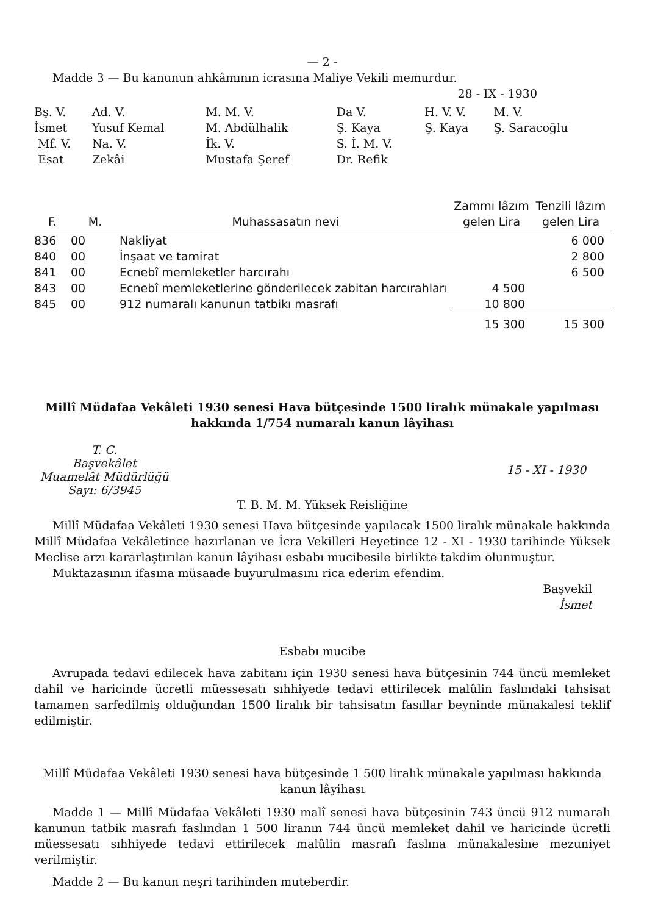— 2 -
Madde 3 — Bu kanunun ahkâmının icrasına Maliye Vekili memurdur.
28 - IX - 1930
| Bş. V. İsmet Mf. V. Esat | Ad. V. Yusuf Kemal Na. V. Zekâi | M. M. V. M. Abdülhalik İk. V. Mustafa Şeref | Da V. Ş. Kaya S. İ. M. V. Dr. Refik | H. V. V. Ş. Kaya | M. V. Ş. Saracoğlu |
| F. | M. | Muhassasatın nevi | Zammı lâzım gelen Lira | Tenzili lâzım gelen Lira |
| --- | --- | --- | --- | --- |
| 836 | 00 | Nakliyat | | 6 000 |
| 840 | 00 | İnşaat ve tamirat | | 2 800 |
| 841 | 00 | Ecnebî memleketler harcırahı | | 6 500 |
| 843 | 00 | Ecnebî memleketlerine gönderilecek zabitan harcırahları | 4 500 | |
| 845 | 00 | 912 numaralı kanunun tatbikı masrafı | 10 800 | |
| | | | 15 300 | 15 300 |
Millî Müdafaa Vekâleti 1930 senesi Hava bütçesinde 1500 liralık münakale yapılması hakkında 1/754 numaralı kanun lâyihası
T. C.
Başvekâlet
Muamelât Müdürlüğü
Sayı: 6/3945
15 - XI - 1930
T. B. M. M. Yüksek Reisliğine
Millî Müdafaa Vekâleti 1930 senesi Hava bütçesinde yapılacak 1500 liralık münakale hakkında Millî Müdafaa Vekâletince hazırlanan ve İcra Vekilleri Heyetince 12 - XI - 1930 tarihinde Yüksek Meclise arzı kararlaştırılan kanun lâyihası esbabı mucibesile birlikte takdim olunmuştur.
Muktazasının ifasına müsaade buyurulmasını rica ederim efendim.
Başvekil
İsmet
Esbabı mucibe
Avrupada tedavi edilecek hava zabitanı için 1930 senesi hava bütçesinin 744 üncü memleket dahil ve haricinde ücretli müessesatı sıhhiyede tedavi ettirilecek malûlin faslındaki tahsisat tamamen sarfedilmiş olduğundan 1500 liralık bir tahsisatın fasıllar beyninde münakalesi teklif edilmiştir.
Millî Müdafaa Vekâleti 1930 senesi hava bütçesinde 1 500 liralık münakale yapılması hakkında kanun lâyihası
Madde 1 — Millî Müdafaa Vekâleti 1930 malî senesi hava bütçesinin 743 üncü 912 numaralı kanunun tatbik masrafı faslından 1 500 liranın 744 üncü memleket dahil ve haricinde ücretli müessesatı sıhhiyede tedavi ettirilecek malûlin masrafı faslına münakalesine mezuniyet verilmiştir.
Madde 2 — Bu kanun neşri tarihinden muteberdir.